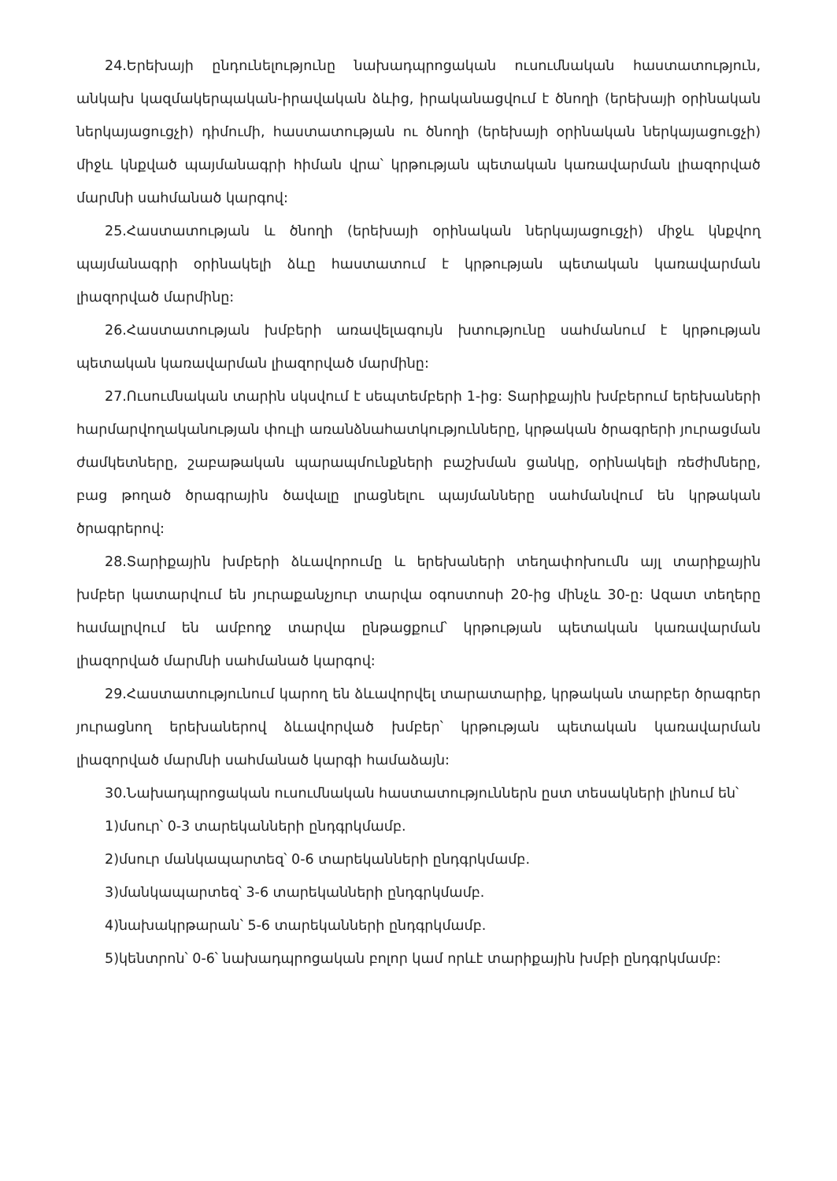24.Երեխայի ընդունելությունը նախադպրոցական ուսումնական հաստատություն, անկախ կազմակերպական-իրավական ձևից, իրականացվում է ծնողի (երեխայի օրինական ներկայացուցչի) դիմումի, հաստատության ու ծնողի (երեխայի օրինական ներկայացուցչի) միջև կնքված պայմանագրի հիման վրա՝ կրթության պետական կառավարման լիազորված մարմնի սահմանած կարգով:
25.Հաստատության և ծնողի (երեխայի օրինական ներկայացուցչի) միջև կնքվող պայմանագրի օրինակելի ձևը հաստատում է կրթության պետական կառավարման լիազորված մարմինը:
26.Հաստատության խմբերի առավելագույն խտությունը սահմանում է կրթության պետական կառավարման լիազորված մարմինը:
27.Ուսումնական տարին սկսվում է սեպտեմբերի 1-ից: Տարիքային խմբերում երեխաների հարմարվողականության փուլի առանձնահատկությունները, կրթական ծրագրերի յուրացման ժամկետները, շաբաթական պարապմունքների բաշխման ցանկը, օրինակելի ռեժիմները, բաց թողած ծրագրային ծավալը լրացնելու պայմանները սահմանվում են կրթական ծրագրերով:
28.Տարիքային խմբերի ձևավորումը և երեխաների տեղափոխումն այլ տարիքային խմբեր կատարվում են յուրաքանչյուր տարվա օգոստոսի 20-ից մինչև 30-ը: Ազատ տեղերը համալրվում են ամբողջ տարվա ընթացքում՝ կրթության պետական կառավարման լիազորված մարմնի սահմանած կարգով:
29.Հաստատությունում կարող են ձևավորվել տարատարիք, կրթական տարբեր ծրագրեր յուրացնող երեխաներով ձևավորված խմբեր՝ կրթության պետական կառավարման լիազորված մարմնի սահմանած կարգի համաձայն:
30.Նախադպրոցական ուսումնական հաստատություններն ըստ տեսակների լինում են՝
1)մսուր՝ 0-3 տարեկանների ընդգրկմամբ.
2)մսուր մանկապարտեզ՝ 0-6 տարեկանների ընդգրկմամբ.
3)մանկապարտեզ՝ 3-6 տարեկանների ընդգրկմամբ.
4)նախակրթարան՝ 5-6 տարեկանների ընդգրկմամբ.
5)կենտրոն՝ 0-6՝ նախադպրոցական բոլոր կամ որևէ տարիքային խմբի ընդգրկմամբ: